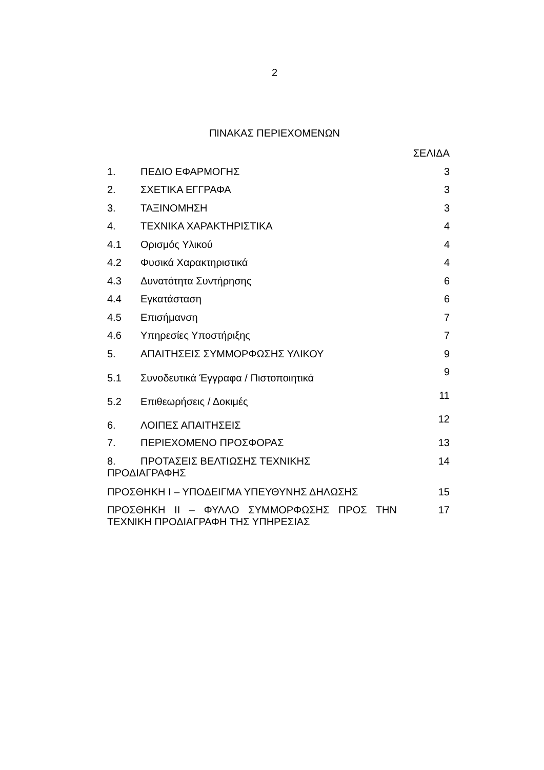2
ΠΙΝΑΚΑΣ ΠΕΡΙΕΧΟΜΕΝΩΝ
ΣΕΛΙΔΑ
1. ΠΕΔΙΟ ΕΦΑΡΜΟΓΗΣ 3
2. ΣΧΕΤΙΚΑ ΕΓΓΡΑΦΑ 3
3. ΤΑΞΙΝΟΜΗΣΗ 3
4. ΤΕΧΝΙΚΑ ΧΑΡΑΚΤΗΡΙΣΤΙΚΑ 4
4.1 Ορισμός Υλικού 4
4.2 Φυσικά Χαρακτηριστικά 4
4.3 Δυνατότητα Συντήρησης 6
4.4 Εγκατάσταση 6
4.5 Επισήμανση 7
4.6 Υπηρεσίες Υποστήριξης 7
5. ΑΠΑΙΤΗΣΕΙΣ ΣΥΜΜΟΡΦΩΣΗΣ ΥΛΙΚΟΥ 9
5.1 Συνοδευτικά Έγγραφα / Πιστοποιητικά 9
5.2 Επιθεωρήσεις / Δοκιμές 11
6. ΛΟΙΠΕΣ ΑΠΑΙΤΗΣΕΙΣ 12
7. ΠΕΡΙΕΧΟΜΕΝΟ ΠΡΟΣΦΟΡΑΣ 13
8. ΠΡΟΤΑΣΕΙΣ ΒΕΛΤΙΩΣΗΣ ΤΕΧΝΙΚΗΣ
ΠΡΟΔΙΑΓΡΑΦΗΣ 14
ΠΡΟΣΘΗΚΗ Ι – ΥΠΟΔΕΙΓΜΑ ΥΠΕΥΘΥΝΗΣ ΔΗΛΩΣΗΣ 15
ΠΡΟΣΘΗΚΗ ΙΙ – ΦΥΛΛΟ ΣΥΜΜΟΡΦΩΣΗΣ ΠΡΟΣ ΤΗΝ ΤΕΧΝΙΚΗ ΠΡΟΔΙΑΓΡΑΦΗ ΤΗΣ ΥΠΗΡΕΣΙΑΣ 17